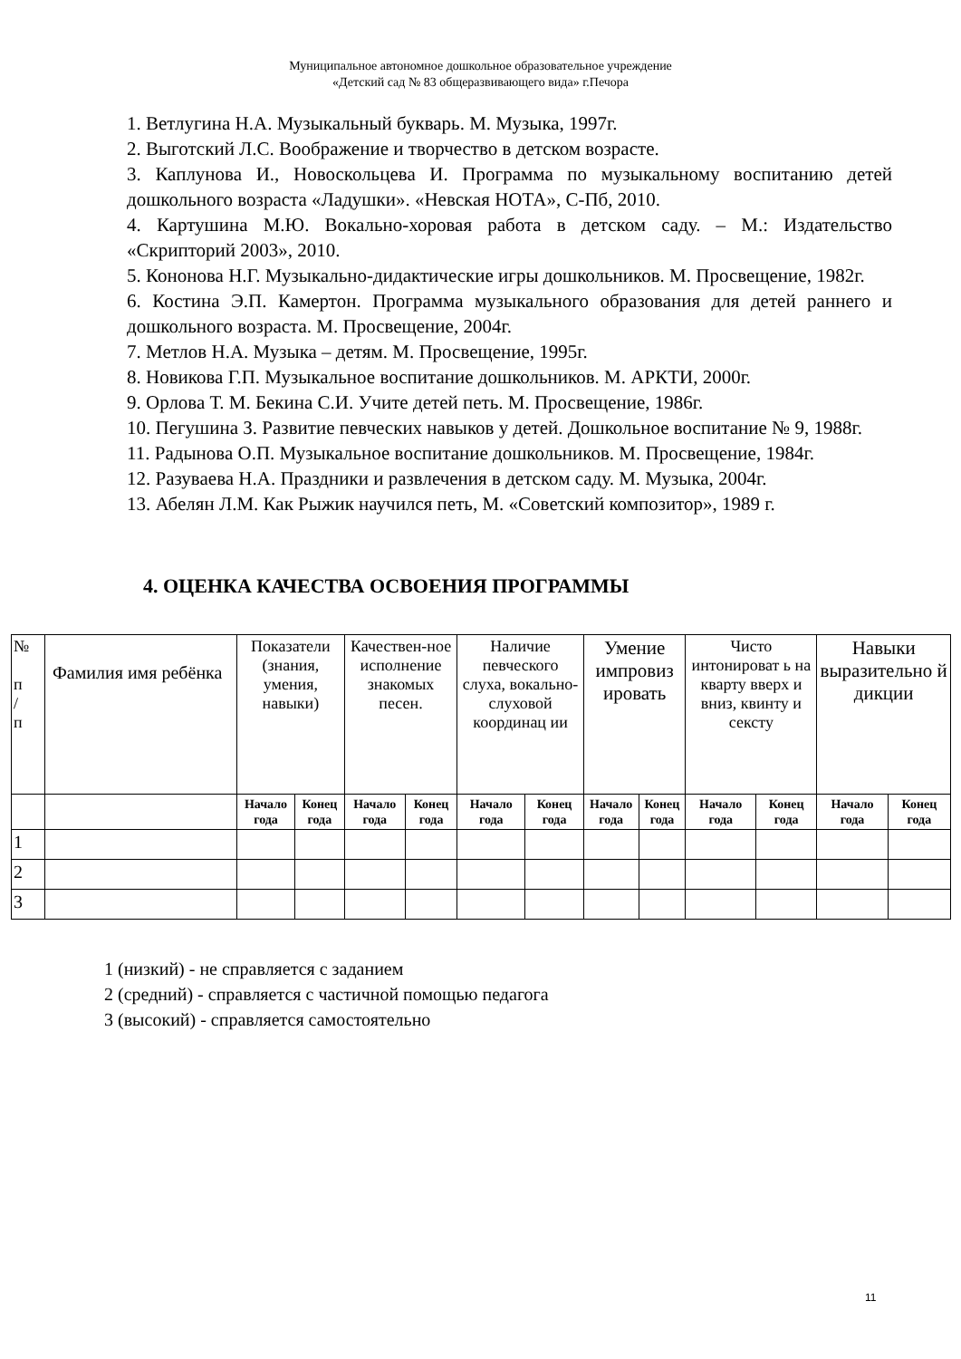Муниципальное автономное дошкольное образовательное учреждение
«Детский сад № 83 общеразвивающего вида» г.Печора
1. Ветлугина Н.А. Музыкальный букварь. М. Музыка, 1997г.
2. Выготский Л.С. Воображение и творчество в детском возрасте.
3. Каплунова И., Новоскольцева И. Программа по музыкальному воспитанию детей дошкольного возраста «Ладушки». «Невская НОТА», С-Пб, 2010.
4. Картушина М.Ю. Вокально-хоровая работа в детском саду. – М.: Издательство «Скрипторий 2003», 2010.
5. Кононова Н.Г. Музыкально-дидактические игры дошкольников. М. Просвещение, 1982г.
6. Костина Э.П. Камертон. Программа музыкального образования для детей раннего и дошкольного возраста. М. Просвещение, 2004г.
7. Метлов Н.А. Музыка – детям. М. Просвещение, 1995г.
8. Новикова Г.П. Музыкальное воспитание дошкольников. М. АРКТИ, 2000г.
9. Орлова Т. М. Бекина С.И. Учите детей петь. М. Просвещение, 1986г.
10. Пегушина З. Развитие певческих навыков у детей. Дошкольное воспитание № 9, 1988г.
11. Радынова О.П. Музыкальное воспитание дошкольников. М. Просвещение, 1984г.
12. Разуваева Н.А. Праздники и развлечения в детском саду. М. Музыка, 2004г.
13. Абелян Л.М. Как Рыжик научился петь, М. «Советский композитор», 1989 г.
4. ОЦЕНКА КАЧЕСТВА ОСВОЕНИЯ ПРОГРАММЫ
| № п / п | Фамилия имя ребёнка | Показатели (знания, умения, навыки) | | Качествен-ное исполнение знакомых песен. | | Наличие певческого слуха, вокально-слуховой координац ии | | Умение импровиз ировать | | Чисто интонироват ь на кварту вверх и вниз, квинту и сексту | | Навыки выразительно й дикции | |
| --- | --- | --- | --- | --- | --- | --- | --- | --- | --- | --- | --- | --- | --- |
| | | Начало года | Конец года | Начало года | Конец года | Начало года | Конец года | Начало года | Конец года | Начало года | Конец года | Начало года | Конец года |
| 1 | | | | | | | | | | | | | |
| 2 | | | | | | | | | | | | | |
| 3 | | | | | | | | | | | | | |
1 (низкий) - не справляется с заданием
2 (средний) - справляется с частичной помощью педагога
3 (высокий) - справляется самостоятельно
11